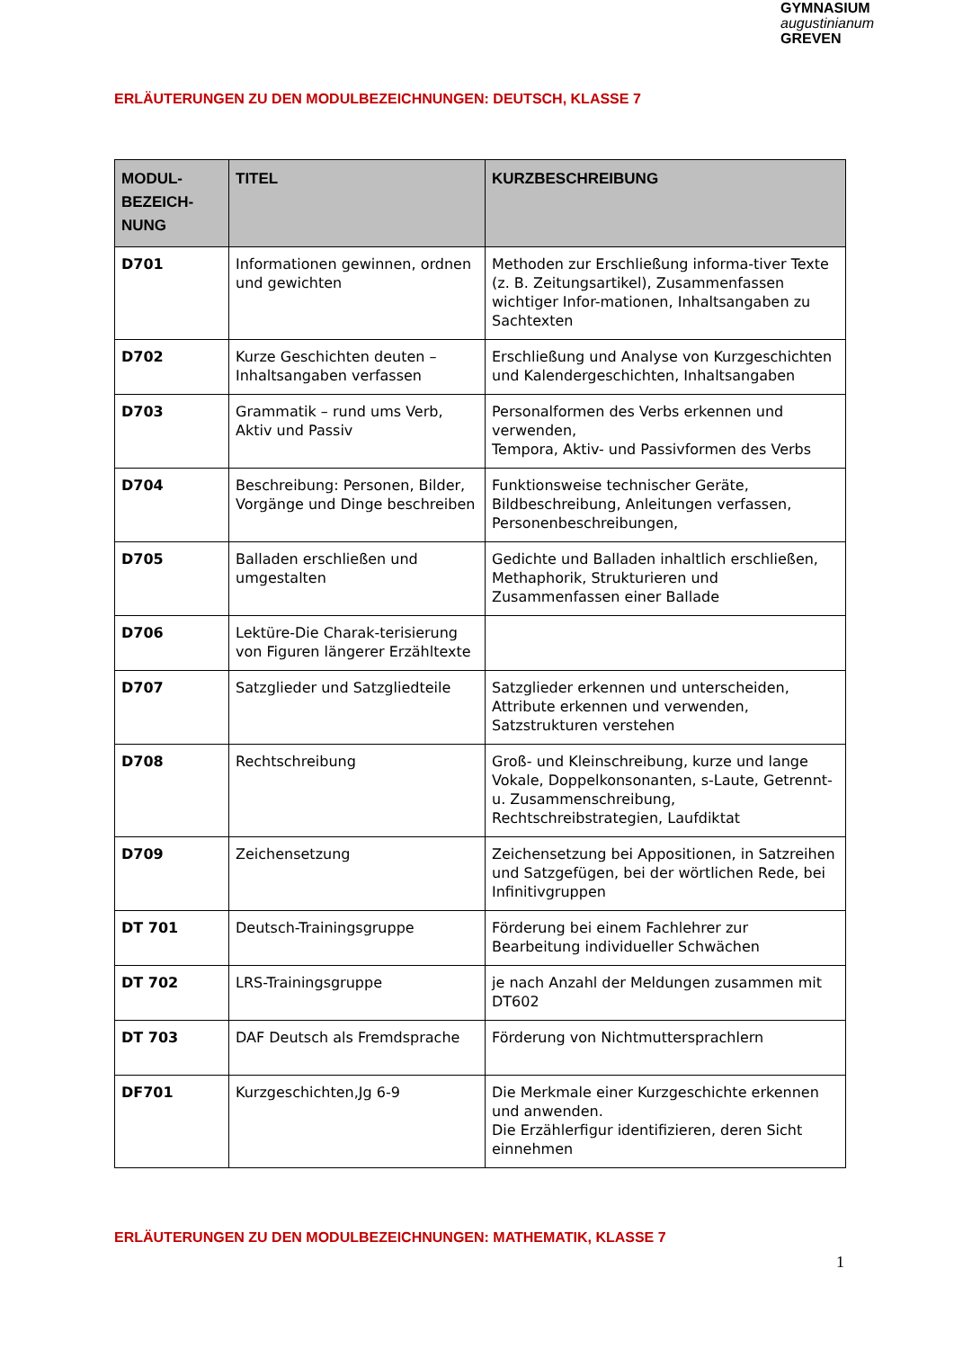GYMNASIUM
augustinianum
GREVEN
ERLÄUTERUNGEN ZU DEN MODULBEZEICHNUNGEN: DEUTSCH, KLASSE 7
| MODUL- BEZEICH- NUNG | TITEL | KURZBESCHREIBUNG |
| --- | --- | --- |
| D701 | Informationen gewinnen, ordnen und gewichten | Methoden zur Erschließung informa-tiver Texte (z. B. Zeitungsartikel), Zusammenfassen wichtiger Infor-mationen, Inhaltsangaben zu Sachtexten |
| D702 | Kurze Geschichten deuten – Inhaltsangaben verfassen | Erschließung und Analyse von Kurzgeschichten und Kalendergeschichten, Inhaltsangaben |
| D703 | Grammatik – rund ums Verb, Aktiv und Passiv | Personalformen des Verbs erkennen und verwenden, Tempora, Aktiv- und Passivformen des Verbs |
| D704 | Beschreibung: Personen, Bilder, Vorgänge und Dinge beschreiben | Funktionsweise technischer Geräte, Bildbeschreibung, Anleitungen verfassen, Personenbeschreibungen, |
| D705 | Balladen erschließen und umgestalten | Gedichte und Balladen inhaltlich erschließen, Methaphorik, Strukturieren und Zusammenfassen einer Ballade |
| D706 | Lektüre-Die Charak-terisierung von Figuren längerer Erzähltexte | |
| D707 | Satzglieder und Satzgliedteile | Satzglieder erkennen und unterscheiden, Attribute erkennen und verwenden, Satzstrukturen verstehen |
| D708 | Rechtschreibung | Groß- und Kleinschreibung, kurze und lange Vokale, Doppelkonsonanten, s-Laute, Getrennt- u. Zusammenschreibung, Rechtschreibstrategien, Laufdiktat |
| D709 | Zeichensetzung | Zeichensetzung bei Appositionen, in Satzreihen und Satzgefügen, bei der wörtlichen Rede, bei Infinitivgruppen |
| DT 701 | Deutsch-Trainingsgruppe | Förderung bei einem Fachlehrer zur Bearbeitung individueller Schwächen |
| DT 702 | LRS-Trainingsgruppe | je nach Anzahl der Meldungen zusammen mit DT602 |
| DT 703 | DAF Deutsch als Fremdsprache | Förderung von Nichtmuttersprachlern |
| DF701 | Kurzgeschichten,Jg 6-9 | Die Merkmale einer Kurzgeschichte erkennen und anwenden. Die Erzählerfigur identifizieren, deren Sicht einnehmen |
ERLÄUTERUNGEN ZU DEN MODULBEZEICHNUNGEN: MATHEMATIK, KLASSE 7
1